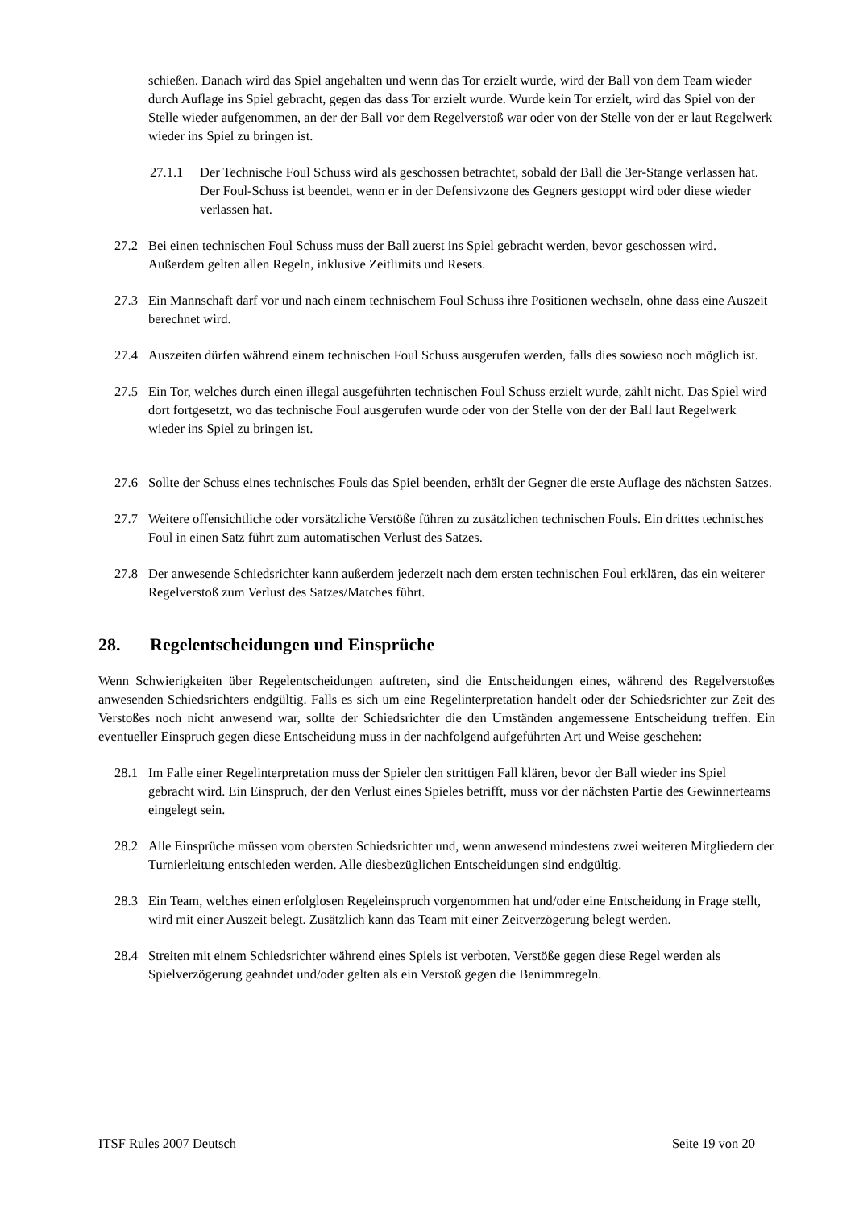schießen. Danach wird das Spiel angehalten und wenn das Tor erzielt wurde, wird der Ball von dem Team wieder durch Auflage ins Spiel gebracht, gegen das dass Tor erzielt wurde. Wurde kein Tor erzielt, wird das Spiel von der Stelle wieder aufgenommen, an der der Ball vor dem Regelverstoß war oder von der Stelle von der er laut Regelwerk wieder ins Spiel zu bringen ist.
27.1.1 Der Technische Foul Schuss wird als geschossen betrachtet, sobald der Ball die 3er-Stange verlassen hat. Der Foul-Schuss ist beendet, wenn er in der Defensivzone des Gegners gestoppt wird oder diese wieder verlassen hat.
27.2 Bei einen technischen Foul Schuss muss der Ball zuerst ins Spiel gebracht werden, bevor geschossen wird. Außerdem gelten allen Regeln, inklusive Zeitlimits und Resets.
27.3 Ein Mannschaft darf vor und nach einem technischem Foul Schuss ihre Positionen wechseln, ohne dass eine Auszeit berechnet wird.
27.4 Auszeiten dürfen während einem technischen Foul Schuss ausgerufen werden, falls dies sowieso noch möglich ist.
27.5 Ein Tor, welches durch einen illegal ausgeführten technischen Foul Schuss erzielt wurde, zählt nicht. Das Spiel wird dort fortgesetzt, wo das technische Foul ausgerufen wurde oder von der Stelle von der der Ball laut Regelwerk wieder ins Spiel zu bringen ist.
27.6 Sollte der Schuss eines technisches Fouls das Spiel beenden, erhält der Gegner die erste Auflage des nächsten Satzes.
27.7 Weitere offensichtliche oder vorsätzliche Verstöße führen zu zusätzlichen technischen Fouls. Ein drittes technisches Foul in einen Satz führt zum automatischen Verlust des Satzes.
27.8 Der anwesende Schiedsrichter kann außerdem jederzeit nach dem ersten technischen Foul erklären, das ein weiterer Regelverstoß zum Verlust des Satzes/Matches führt.
28. Regelentscheidungen und Einsprüche
Wenn Schwierigkeiten über Regelentscheidungen auftreten, sind die Entscheidungen eines, während des Regelverstoßes anwesenden Schiedsrichters endgültig. Falls es sich um eine Regelinterpretation handelt oder der Schiedsrichter zur Zeit des Verstoßes noch nicht anwesend war, sollte der Schiedsrichter die den Umständen angemessene Entscheidung treffen. Ein eventueller Einspruch gegen diese Entscheidung muss in der nachfolgend aufgeführten Art und Weise geschehen:
28.1 Im Falle einer Regelinterpretation muss der Spieler den strittigen Fall klären, bevor der Ball wieder ins Spiel gebracht wird. Ein Einspruch, der den Verlust eines Spieles betrifft, muss vor der nächsten Partie des Gewinnerteams eingelegt sein.
28.2 Alle Einsprüche müssen vom obersten Schiedsrichter und, wenn anwesend mindestens zwei weiteren Mitgliedern der Turnierleitung entschieden werden. Alle diesbezüglichen Entscheidungen sind endgültig.
28.3 Ein Team, welches einen erfolglosen Regeleinspruch vorgenommen hat und/oder eine Entscheidung in Frage stellt, wird mit einer Auszeit belegt. Zusätzlich kann das Team mit einer Zeitverzögerung belegt werden.
28.4 Streiten mit einem Schiedsrichter während eines Spiels ist verboten. Verstöße gegen diese Regel werden als Spielverzögerung geahndet und/oder gelten als ein Verstoß gegen die Benimmregeln.
ITSF Rules 2007 Deutsch Seite 19 von 20